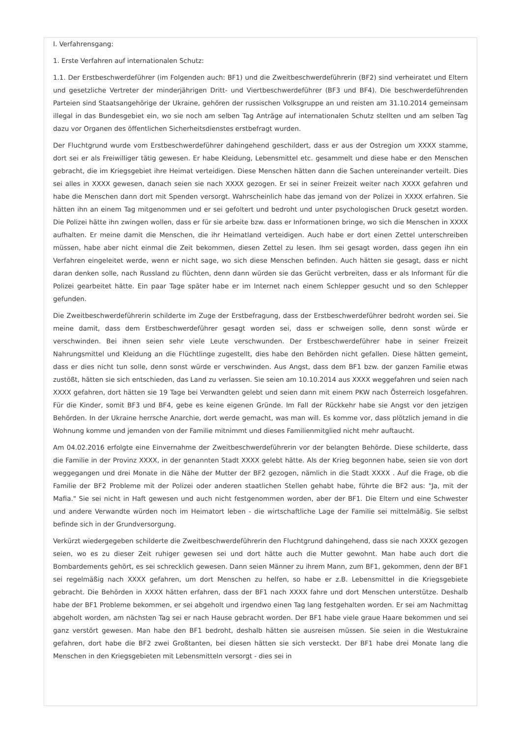I. Verfahrensgang:
1. Erste Verfahren auf internationalen Schutz:
1.1. Der Erstbeschwerdeführer (im Folgenden auch: BF1) und die Zweitbeschwerdeführerin (BF2) sind verheiratet und Eltern und gesetzliche Vertreter der minderjährigen Dritt- und Viertbeschwerdeführer (BF3 und BF4). Die beschwerdeführenden Parteien sind Staatsangehörige der Ukraine, gehören der russischen Volksgruppe an und reisten am 31.10.2014 gemeinsam illegal in das Bundesgebiet ein, wo sie noch am selben Tag Anträge auf internationalen Schutz stellten und am selben Tag dazu vor Organen des öffentlichen Sicherheitsdienstes erstbefragt wurden.
Der Fluchtgrund wurde vom Erstbeschwerdeführer dahingehend geschildert, dass er aus der Ostregion um XXXX stamme, dort sei er als Freiwilliger tätig gewesen. Er habe Kleidung, Lebensmittel etc. gesammelt und diese habe er den Menschen gebracht, die im Kriegsgebiet ihre Heimat verteidigen. Diese Menschen hätten dann die Sachen untereinander verteilt. Dies sei alles in XXXX gewesen, danach seien sie nach XXXX gezogen. Er sei in seiner Freizeit weiter nach XXXX gefahren und habe die Menschen dann dort mit Spenden versorgt. Wahrscheinlich habe das jemand von der Polizei in XXXX erfahren. Sie hätten ihn an einem Tag mitgenommen und er sei gefoltert und bedroht und unter psychologischen Druck gesetzt worden. Die Polizei hätte ihn zwingen wollen, dass er für sie arbeite bzw. dass er Informationen bringe, wo sich die Menschen in XXXX aufhalten. Er meine damit die Menschen, die ihr Heimatland verteidigen. Auch habe er dort einen Zettel unterschreiben müssen, habe aber nicht einmal die Zeit bekommen, diesen Zettel zu lesen. Ihm sei gesagt worden, dass gegen ihn ein Verfahren eingeleitet werde, wenn er nicht sage, wo sich diese Menschen befinden. Auch hätten sie gesagt, dass er nicht daran denken solle, nach Russland zu flüchten, denn dann würden sie das Gerücht verbreiten, dass er als Informant für die Polizei gearbeitet hätte. Ein paar Tage später habe er im Internet nach einem Schlepper gesucht und so den Schlepper gefunden.
Die Zweitbeschwerdeführerin schilderte im Zuge der Erstbefragung, dass der Erstbeschwerdeführer bedroht worden sei. Sie meine damit, dass dem Erstbeschwerdeführer gesagt worden sei, dass er schweigen solle, denn sonst würde er verschwinden. Bei ihnen seien sehr viele Leute verschwunden. Der Erstbeschwerdeführer habe in seiner Freizeit Nahrungsmittel und Kleidung an die Flüchtlinge zugestellt, dies habe den Behörden nicht gefallen. Diese hätten gemeint, dass er dies nicht tun solle, denn sonst würde er verschwinden. Aus Angst, dass dem BF1 bzw. der ganzen Familie etwas zustößt, hätten sie sich entschieden, das Land zu verlassen. Sie seien am 10.10.2014 aus XXXX weggefahren und seien nach XXXX gefahren, dort hätten sie 19 Tage bei Verwandten gelebt und seien dann mit einem PKW nach Österreich losgefahren. Für die Kinder, somit BF3 und BF4, gebe es keine eigenen Gründe. Im Fall der Rückkehr habe sie Angst vor den jetzigen Behörden. In der Ukraine herrsche Anarchie, dort werde gemacht, was man will. Es komme vor, dass plötzlich jemand in die Wohnung komme und jemanden von der Familie mitnimmt und dieses Familienmitglied nicht mehr auftaucht.
Am 04.02.2016 erfolgte eine Einvernahme der Zweitbeschwerdeführerin vor der belangten Behörde. Diese schilderte, dass die Familie in der Provinz XXXX, in der genannten Stadt XXXX gelebt hätte. Als der Krieg begonnen habe, seien sie von dort weggegangen und drei Monate in die Nähe der Mutter der BF2 gezogen, nämlich in die Stadt XXXX . Auf die Frage, ob die Familie der BF2 Probleme mit der Polizei oder anderen staatlichen Stellen gehabt habe, führte die BF2 aus: "Ja, mit der Mafia." Sie sei nicht in Haft gewesen und auch nicht festgenommen worden, aber der BF1. Die Eltern und eine Schwester und andere Verwandte würden noch im Heimatort leben - die wirtschaftliche Lage der Familie sei mittelmäßig. Sie selbst befinde sich in der Grundversorgung.
Verkürzt wiedergegeben schilderte die Zweitbeschwerdeführerin den Fluchtgrund dahingehend, dass sie nach XXXX gezogen seien, wo es zu dieser Zeit ruhiger gewesen sei und dort hätte auch die Mutter gewohnt. Man habe auch dort die Bombardements gehört, es sei schrecklich gewesen. Dann seien Männer zu ihrem Mann, zum BF1, gekommen, denn der BF1 sei regelmäßig nach XXXX gefahren, um dort Menschen zu helfen, so habe er z.B. Lebensmittel in die Kriegsgebiete gebracht. Die Behörden in XXXX hätten erfahren, dass der BF1 nach XXXX fahre und dort Menschen unterstütze. Deshalb habe der BF1 Probleme bekommen, er sei abgeholt und irgendwo einen Tag lang festgehalten worden. Er sei am Nachmittag abgeholt worden, am nächsten Tag sei er nach Hause gebracht worden. Der BF1 habe viele graue Haare bekommen und sei ganz verstört gewesen. Man habe den BF1 bedroht, deshalb hätten sie ausreisen müssen. Sie seien in die Westukraine gefahren, dort habe die BF2 zwei Großtanten, bei diesen hätten sie sich versteckt. Der BF1 habe drei Monate lang die Menschen in den Kriegsgebieten mit Lebensmitteln versorgt - dies sei in